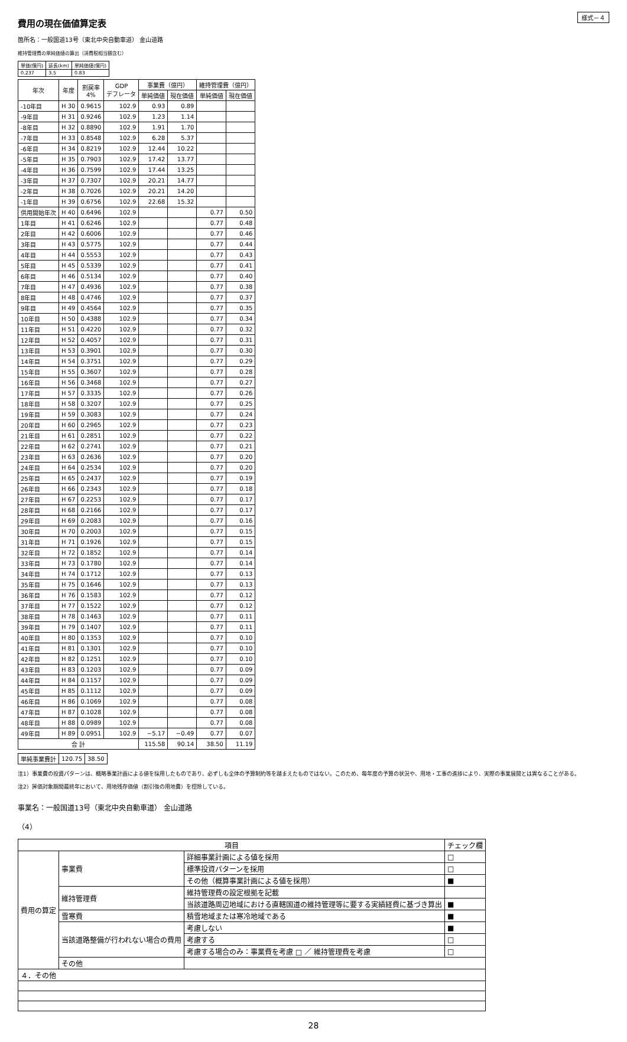様式－４
費用の現在価値算定表
箇所名：一般国道13号（東北中央自動車道） 金山道路
維持管理費の単純価値の算出（消費税相当額含む）
| 単価(億円) | 延長(km) | 単純価値(億円) |
| --- | --- | --- |
| 0.237 | 3.5 | 0.83 |
| 年次 | 年度 | 割戻率 4% | GDP デフレータ | 事業費（億円） | | 維持管理費（億円） | |
| --- | --- | --- | --- | --- | --- | --- | --- |
| | | | | 単純価値 | 現在価値 | 単純価値 | 現在価値 |
| -10年目 | H 30 | 0.9615 | 102.9 | 0.93 | 0.89 | | |
| -9年目 | H 31 | 0.9246 | 102.9 | 1.23 | 1.14 | | |
| -8年目 | H 32 | 0.8890 | 102.9 | 1.91 | 1.70 | | |
| -7年目 | H 33 | 0.8548 | 102.9 | 6.28 | 5.37 | | |
| -6年目 | H 34 | 0.8219 | 102.9 | 12.44 | 10.22 | | |
| -5年目 | H 35 | 0.7903 | 102.9 | 17.42 | 13.77 | | |
| -4年目 | H 36 | 0.7599 | 102.9 | 17.44 | 13.25 | | |
| -3年目 | H 37 | 0.7307 | 102.9 | 20.21 | 14.77 | | |
| -2年目 | H 38 | 0.7026 | 102.9 | 20.21 | 14.20 | | |
| -1年目 | H 39 | 0.6756 | 102.9 | 22.68 | 15.32 | | |
| 供用開始年次 | H 40 | 0.6496 | 102.9 | | | 0.77 | 0.50 |
| 1年目 | H 41 | 0.6246 | 102.9 | | | 0.77 | 0.48 |
| 2年目 | H 42 | 0.6006 | 102.9 | | | 0.77 | 0.46 |
| 3年目 | H 43 | 0.5775 | 102.9 | | | 0.77 | 0.44 |
| 4年目 | H 44 | 0.5553 | 102.9 | | | 0.77 | 0.43 |
| 5年目 | H 45 | 0.5339 | 102.9 | | | 0.77 | 0.41 |
| 6年目 | H 46 | 0.5134 | 102.9 | | | 0.77 | 0.40 |
| 7年目 | H 47 | 0.4936 | 102.9 | | | 0.77 | 0.38 |
| 8年目 | H 48 | 0.4746 | 102.9 | | | 0.77 | 0.37 |
| 9年目 | H 49 | 0.4564 | 102.9 | | | 0.77 | 0.35 |
| 10年目 | H 50 | 0.4388 | 102.9 | | | 0.77 | 0.34 |
| 11年目 | H 51 | 0.4220 | 102.9 | | | 0.77 | 0.32 |
| 12年目 | H 52 | 0.4057 | 102.9 | | | 0.77 | 0.31 |
| 13年目 | H 53 | 0.3901 | 102.9 | | | 0.77 | 0.30 |
| 14年目 | H 54 | 0.3751 | 102.9 | | | 0.77 | 0.29 |
| 15年目 | H 55 | 0.3607 | 102.9 | | | 0.77 | 0.28 |
| 16年目 | H 56 | 0.3468 | 102.9 | | | 0.77 | 0.27 |
| 17年目 | H 57 | 0.3335 | 102.9 | | | 0.77 | 0.26 |
| 18年目 | H 58 | 0.3207 | 102.9 | | | 0.77 | 0.25 |
| 19年目 | H 59 | 0.3083 | 102.9 | | | 0.77 | 0.24 |
| 20年目 | H 60 | 0.2965 | 102.9 | | | 0.77 | 0.23 |
| 21年目 | H 61 | 0.2851 | 102.9 | | | 0.77 | 0.22 |
| 22年目 | H 62 | 0.2741 | 102.9 | | | 0.77 | 0.21 |
| 23年目 | H 63 | 0.2636 | 102.9 | | | 0.77 | 0.20 |
| 24年目 | H 64 | 0.2534 | 102.9 | | | 0.77 | 0.20 |
| 25年目 | H 65 | 0.2437 | 102.9 | | | 0.77 | 0.19 |
| 26年目 | H 66 | 0.2343 | 102.9 | | | 0.77 | 0.18 |
| 27年目 | H 67 | 0.2253 | 102.9 | | | 0.77 | 0.17 |
| 28年目 | H 68 | 0.2166 | 102.9 | | | 0.77 | 0.17 |
| 29年目 | H 69 | 0.2083 | 102.9 | | | 0.77 | 0.16 |
| 30年目 | H 70 | 0.2003 | 102.9 | | | 0.77 | 0.15 |
| 31年目 | H 71 | 0.1926 | 102.9 | | | 0.77 | 0.15 |
| 32年目 | H 72 | 0.1852 | 102.9 | | | 0.77 | 0.14 |
| 33年目 | H 73 | 0.1780 | 102.9 | | | 0.77 | 0.14 |
| 34年目 | H 74 | 0.1712 | 102.9 | | | 0.77 | 0.13 |
| 35年目 | H 75 | 0.1646 | 102.9 | | | 0.77 | 0.13 |
| 36年目 | H 76 | 0.1583 | 102.9 | | | 0.77 | 0.12 |
| 37年目 | H 77 | 0.1522 | 102.9 | | | 0.77 | 0.12 |
| 38年目 | H 78 | 0.1463 | 102.9 | | | 0.77 | 0.11 |
| 39年目 | H 79 | 0.1407 | 102.9 | | | 0.77 | 0.11 |
| 40年目 | H 80 | 0.1353 | 102.9 | | | 0.77 | 0.10 |
| 41年目 | H 81 | 0.1301 | 102.9 | | | 0.77 | 0.10 |
| 42年目 | H 82 | 0.1251 | 102.9 | | | 0.77 | 0.10 |
| 43年目 | H 83 | 0.1203 | 102.9 | | | 0.77 | 0.09 |
| 44年目 | H 84 | 0.1157 | 102.9 | | | 0.77 | 0.09 |
| 45年目 | H 85 | 0.1112 | 102.9 | | | 0.77 | 0.09 |
| 46年目 | H 86 | 0.1069 | 102.9 | | | 0.77 | 0.08 |
| 47年目 | H 87 | 0.1028 | 102.9 | | | 0.77 | 0.08 |
| 48年目 | H 88 | 0.0989 | 102.9 | | | 0.77 | 0.08 |
| 49年目 | H 89 | 0.0951 | 102.9 | −5.17 | −0.49 | 0.77 | 0.07 |
| 合 計 | | | | 115.58 | 90.14 | 38.50 | 11.19 |
| 単純事業費計 | 120.75 | 38.50 |
注1）事業費の投資パターンは、概略事業計画による値を採用したものであり、必ずしも全体の予算制約等を踏まえたものではない。このため、毎年度の予算の状況や、用地・工事の進捗により、実際の事業展開とは異なることがある。
注2）評価対象期間最終年において、用地残存価値（割引後の用地費）を控除している。
事業名：一般国道13号（東北中央自動車道） 金山道路
（4）
| 項目 | | | チェック欄 |
| --- | --- | --- | --- |
| 費用の算定 | 事業費 | 詳細事業計画による値を採用 | □ |
| | | 標準投資パターンを採用 | □ |
| | | その他（概算事業計画による値を採用） | ■ |
| | 維持管理費 | 維持管理費の設定根拠を記載 | |
| | | 当該道路周辺地域における直轄国道の維持管理等に要する実績経費に基づき算出 | ■ |
| | 雪寒費 | 積雪地域または寒冷地域である | ■ |
| | 当該道路整備が行われない場合の費用 | 考慮しない | ■ |
| | | 考慮する | □ |
| | | 考慮する場合のみ：事業費を考慮 □ ／ 維持管理費を考慮 | □ |
| | その他 | | |
| ４．その他 | | | |
28